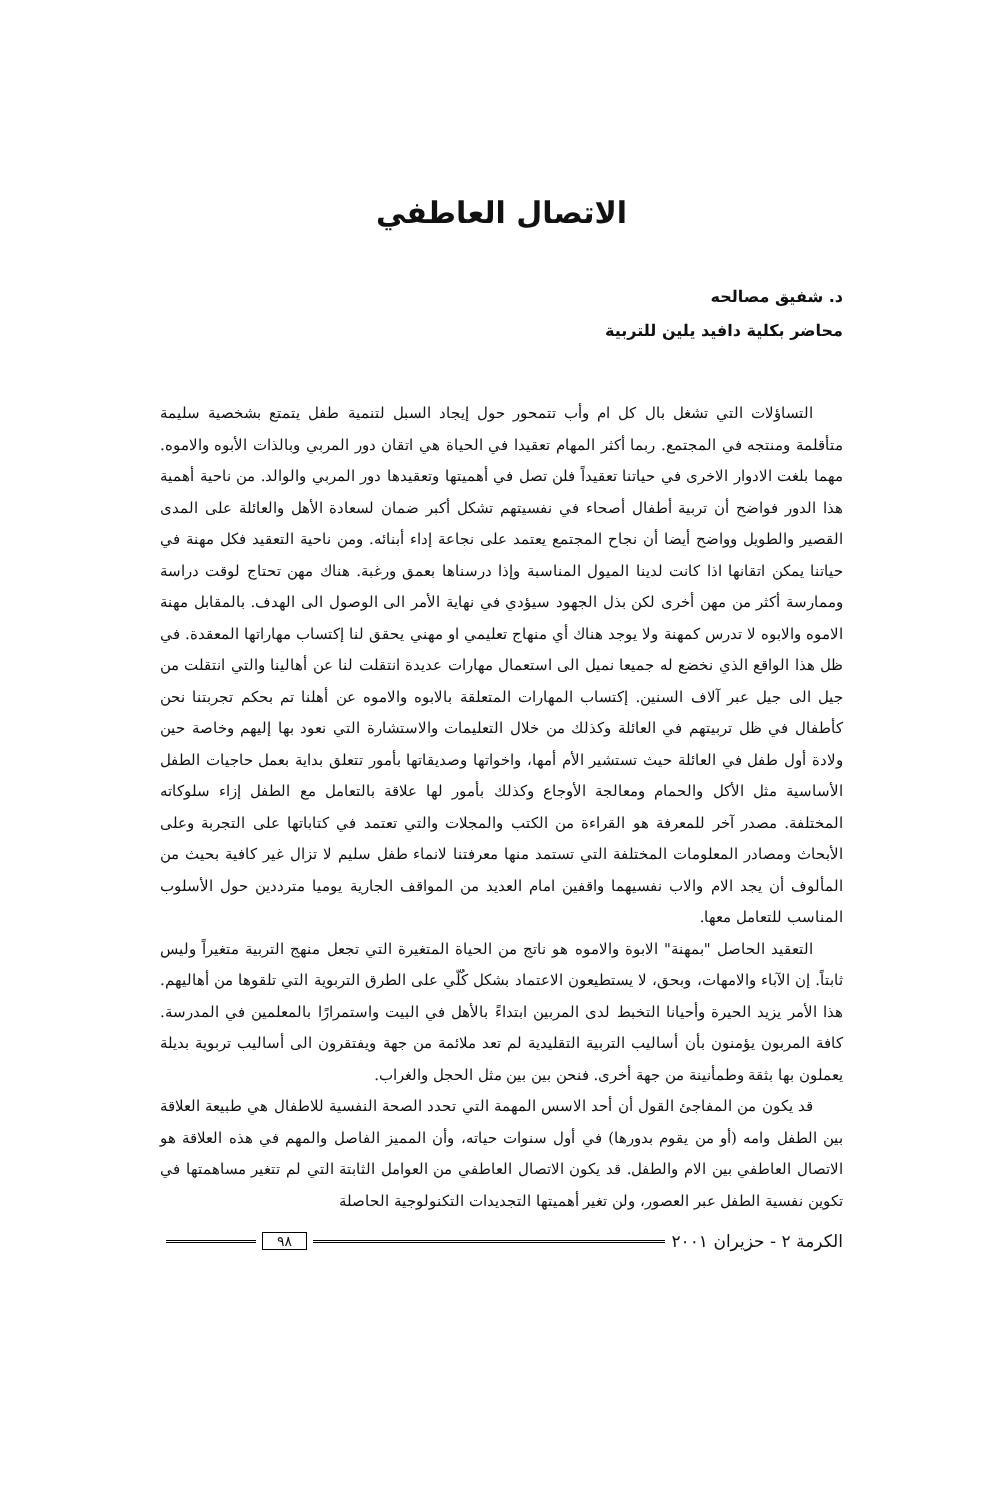الاتصال العاطفي
د. شفيق مصالحه
محاضر بكلية دافيد يلين للتربية
التساؤلات التي تشغل بال كل ام وأب تتمحور حول إيجاد السبل لتنمية طفل يتمتع بشخصية سليمة متأقلمة ومنتجه في المجتمع. ربما أكثر المهام تعقيدا في الحياة هي اتقان دور المربي وبالذات الأبوه والاموه. مهما بلغت الادوار الاخرى في حياتنا تعقيداً فلن تصل في أهميتها وتعقيدها دور المربي والوالد. من ناحية أهمية هذا الدور فواضح أن تربية أطفال أصحاء في نفسيتهم تشكل أكبر ضمان لسعادة الأهل والعائلة على المدى القصير والطويل وواضح أيضا أن نجاح المجتمع يعتمد على نجاعة إداء أبنائه. ومن ناحية التعقيد فكل مهنة في حياتنا يمكن اتقانها اذا كانت لدينا الميول المناسبة وإذا درسناها بعمق ورغبة. هناك مهن تحتاج لوقت دراسة وممارسة أكثر من مهن أخرى لكن بذل الجهود سيؤدي في نهاية الأمر الى الوصول الى الهدف. بالمقابل مهنة الاموه والابوه لا تدرس كمهنة ولا يوجد هناك أي منهاج تعليمي او مهني يحقق لنا إكتساب مهاراتها المعقدة. في ظل هذا الواقع الذي نخضع له جميعا نميل الى استعمال مهارات عديدة انتقلت لنا عن أهالينا والتي انتقلت من جيل الى جيل عبر آلاف السنين. إكتساب المهارات المتعلقة بالابوه والاموه عن أهلنا تم بحكم تجربتنا نحن كأطفال في ظل تربيتهم في العائلة وكذلك من خلال التعليمات والاستشارة التي نعود بها إليهم وخاصة حين ولادة أول طفل في العائلة حيث تستشير الأم أمها، واخواتها وصديقاتها بأمور تتعلق بداية بعمل حاجيات الطفل الأساسية مثل الأكل والحمام ومعالجة الأوجاع وكذلك بأمور لها علاقة بالتعامل مع الطفل إزاء سلوكاته المختلفة. مصدر آخر للمعرفة هو القراءة من الكتب والمجلات والتي تعتمد في كتاباتها على التجربة وعلى الأبحاث ومصادر المعلومات المختلفة التي تستمد منها معرفتنا لانماء طفل سليم لا تزال غير كافية بحيث من المألوف أن يجد الام والاب نفسيهما واقفين امام العديد من المواقف الجارية يوميا مترددين حول الأسلوب المناسب للتعامل معها.
التعقيد الحاصل "بمهنة" الابوة والاموه هو ناتج من الحياة المتغيرة التي تجعل منهج التربية متغيراً وليس ثابتاً. إن الآباء والامهات، وبحق، لا يستطيعون الاعتماد بشكل كُلّي على الطرق التربوية التي تلقوها من أهاليهم. هذا الأمر يزيد الحيرة وأحيانا التخبط لدى المربين ابتداءً بالأهل في البيت واستمرارًا بالمعلمين في المدرسة. كافة المربون يؤمنون بأن أساليب التربية التقليدية لم تعد ملائمة من جهة ويفتقرون الى أساليب تربوية بديلة يعملون بها بثقة وطمأنينة من جهة أخرى. فنحن بين بين مثل الحجل والغراب.
قد يكون من المفاجئ القول أن أحد الاسس المهمة التي تحدد الصحة النفسية للاطفال هي طبيعة العلاقة بين الطفل وامه (أو من يقوم بدورها) في أول سنوات حياته، وأن المميز الفاصل والمهم في هذه العلاقة هو الاتصال العاطفي بين الام والطفل. قد يكون الاتصال العاطفي من العوامل الثابتة التي لم تتغير مساهمتها في تكوين نفسية الطفل عبر العصور، ولن تغير أهميتها التجديدات التكنولوجية الحاصلة
الكرمة ٢ - حزيران ٢٠٠١ ٩٨